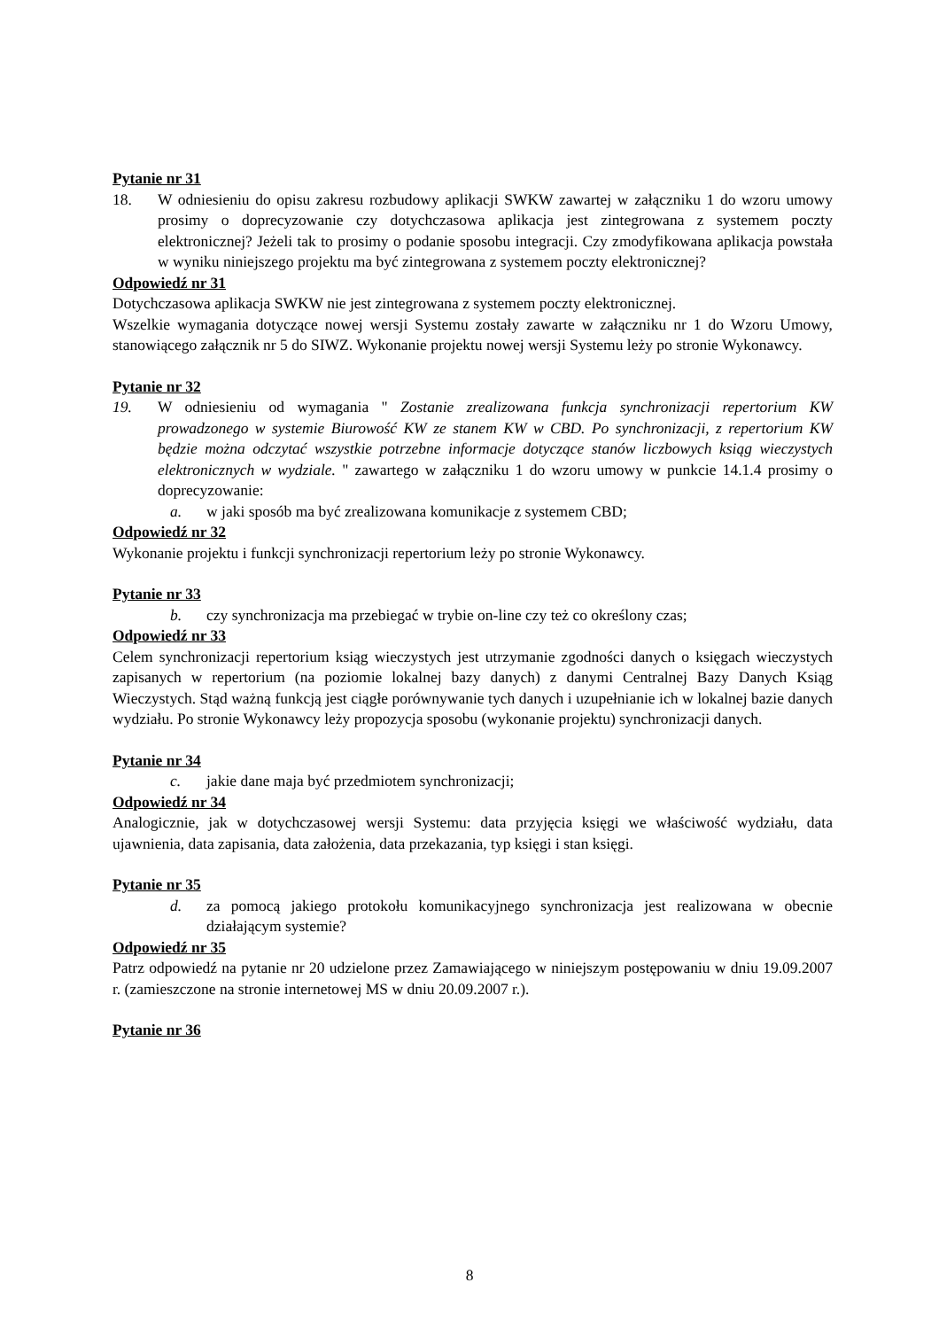Pytanie nr 31
18. W odniesieniu do opisu zakresu rozbudowy aplikacji SWKW zawartej w załączniku 1 do wzoru umowy prosimy o doprecyzowanie czy dotychczasowa aplikacja jest zintegrowana z systemem poczty elektronicznej? Jeżeli tak to prosimy o podanie sposobu integracji. Czy zmodyfikowana aplikacja powstała w wyniku niniejszego projektu ma być zintegrowana z systemem poczty elektronicznej?
Odpowiedź nr 31
Dotychczasowa aplikacja SWKW nie jest zintegrowana z systemem poczty elektronicznej.
Wszelkie wymagania dotyczące nowej wersji Systemu zostały zawarte w załączniku nr 1 do Wzoru Umowy, stanowiącego załącznik nr 5 do SIWZ. Wykonanie projektu nowej wersji Systemu leży po stronie Wykonawcy.
Pytanie nr 32
19. W odniesieniu od wymagania " Zostanie zrealizowana funkcja synchronizacji repertorium KW prowadzonego w systemie Biurowość KW ze stanem KW w CBD. Po synchronizacji, z repertorium KW będzie można odczytać wszystkie potrzebne informacje dotyczące stanów liczbowych ksiąg wieczystych elektronicznych w wydziale. " zawartego w załączniku 1 do wzoru umowy w punkcie 14.1.4 prosimy o doprecyzowanie:
a. w jaki sposób ma być zrealizowana komunikacje z systemem CBD;
Odpowiedź nr 32
Wykonanie projektu i funkcji synchronizacji repertorium leży po stronie Wykonawcy.
Pytanie nr 33
b. czy synchronizacja ma przebiegać w trybie on-line czy też co określony czas;
Odpowiedź nr 33
Celem synchronizacji repertorium ksiąg wieczystych jest utrzymanie zgodności danych o księgach wieczystych zapisanych w repertorium (na poziomie lokalnej bazy danych) z danymi Centralnej Bazy Danych Ksiąg Wieczystych. Stąd ważną funkcją jest ciągłe porównywanie tych danych i uzupełnianie ich w lokalnej bazie danych wydziału. Po stronie Wykonawcy leży propozycja sposobu (wykonanie projektu) synchronizacji danych.
Pytanie nr 34
c. jakie dane maja być przedmiotem synchronizacji;
Odpowiedź nr 34
Analogicznie, jak w dotychczasowej wersji Systemu: data przyjęcia księgi we właściwość wydziału, data ujawnienia, data zapisania, data założenia, data przekazania, typ księgi i stan księgi.
Pytanie nr 35
d. za pomocą jakiego protokołu komunikacyjnego synchronizacja jest realizowana w obecnie działającym systemie?
Odpowiedź nr 35
Patrz odpowiedź na pytanie nr 20 udzielone przez Zamawiającego w niniejszym postępowaniu w dniu 19.09.2007 r. (zamieszczone na stronie internetowej MS w dniu 20.09.2007 r.).
Pytanie nr 36
8